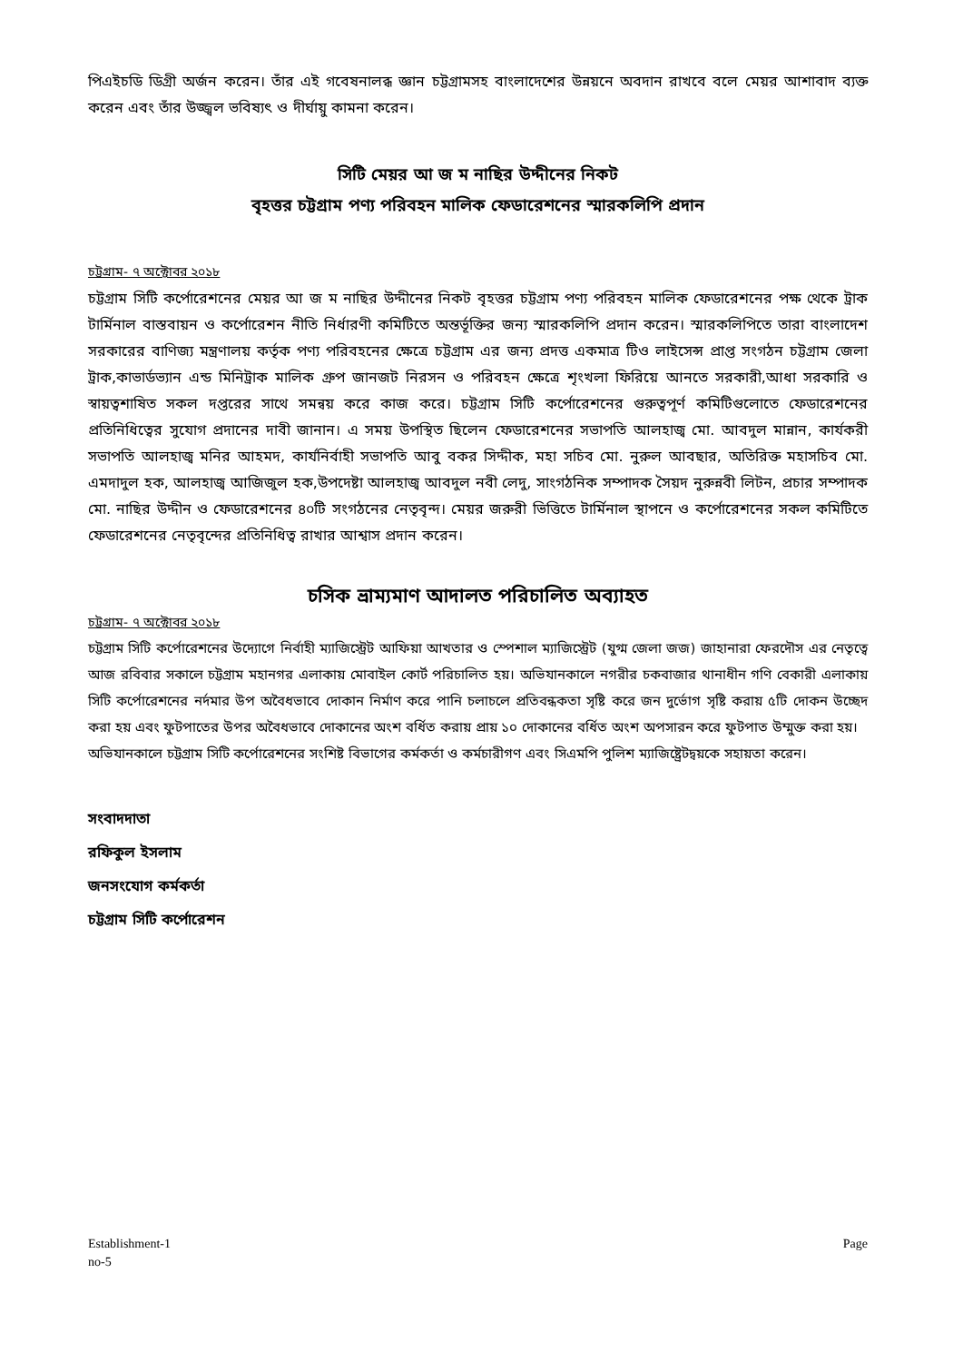পিএইচডি ডিগ্রী অর্জন করেন। তাঁর এই গবেষনালব্ধ জ্ঞান চট্টগ্রামসহ বাংলাদেশের উন্নয়নে অবদান রাখবে বলে মেয়র আশাবাদ ব্যক্ত করেন এবং তাঁর উজ্জ্বল ভবিষ্যৎ ও দীর্ঘায়ু কামনা করেন।
সিটি মেয়র আ জ ম নাছির উদ্দীনের নিকট
বৃহত্তর চট্টগ্রাম পণ্য পরিবহন মালিক ফেডারেশনের স্মারকলিপি প্রদান
চট্টগ্রাম- ৭ অক্টোবর ২০১৮
চট্টগ্রাম সিটি কর্পোরেশনের মেয়র আ জ ম নাছির উদ্দীনের নিকট বৃহত্তর চট্টগ্রাম পণ্য পরিবহন মালিক ফেডারেশনের পক্ষ থেকে ট্রাক টার্মিনাল বাস্তবায়ন ও কর্পোরেশন নীতি নির্ধারণী কমিটিতে অন্তর্ভূক্তির জন্য স্মারকলিপি প্রদান করেন। স্মারকলিপিতে তারা বাংলাদেশ সরকারের বাণিজ্য মন্ত্রণালয় কর্তৃক পণ্য পরিবহনের ক্ষেত্রে চট্টগ্রাম এর জন্য প্রদত্ত একমাত্র টিও লাইসেন্স প্রাপ্ত সংগঠন চট্টগ্রাম জেলা ট্রাক,কাভার্ডভ্যান এন্ড মিনিট্রাক মালিক গ্রুপ জানজট নিরসন ও পরিবহন ক্ষেত্রে শৃংখলা ফিরিয়ে আনতে সরকারী,আধা সরকারি ও স্বায়ত্বশাষিত সকল দপ্তরের সাথে সমন্বয় করে কাজ করে। চট্টগ্রাম সিটি কর্পোরেশনের গুরুত্বপূর্ণ কমিটিগুলোতে ফেডারেশনের প্রতিনিধিত্বের সুযোগ প্রদানের দাবী জানান। এ সময় উপস্থিত ছিলেন ফেডারেশনের সভাপতি আলহাজ্ব মো. আবদুল মান্নান, কার্যকরী সভাপতি আলহাজ্ব মনির আহমদ, কার্যনির্বাহী সভাপতি আবু বকর সিদ্দীক, মহা সচিব মো. নুরুল আবছার, অতিরিক্ত মহাসচিব মো. এমদাদুল হক, আলহাজ্ব আজিজুল হক,উপদেষ্টা আলহাজ্ব আবদুল নবী লেদু, সাংগঠনিক সম্পাদক সৈয়দ নুরুন্নবী লিটন, প্রচার সম্পাদক মো. নাছির উদ্দীন ও ফেডারেশনের ৪০টি সংগঠনের নেতৃবৃন্দ। মেয়র জরুরী ভিত্তিতে টার্মিনাল স্থাপনে ও কর্পোরেশনের সকল কমিটিতে ফেডারেশনের নেতৃবৃন্দের প্রতিনিধিত্ব রাখার আশ্বাস প্রদান করেন।
চসিক ভ্রাম্যমাণ আদালত পরিচালিত অব্যাহত
চট্টগ্রাম- ৭ অক্টোবর ২০১৮
চট্টগ্রাম সিটি কর্পোরেশনের উদ্যোগে নির্বাহী ম্যাজিস্ট্রেট আফিয়া আখতার ও স্পেশাল ম্যাজিস্ট্রেট (যুগ্ম জেলা জজ) জাহানারা ফেরদৌস এর নেতৃত্বে আজ রবিবার সকালে চট্টগ্রাম মহানগর এলাকায় মোবাইল কোর্ট পরিচালিত হয়। অভিযানকালে নগরীর চকবাজার থানাধীন গণি বেকারী এলাকায় সিটি কর্পোরেশনের নর্দমার উপ অবৈধভাবে দোকান নির্মাণ করে পানি চলাচলে প্রতিবন্ধকতা সৃষ্টি করে জন দুর্ভোগ সৃষ্টি করায় ৫টি দোকন উচ্ছেদ করা হয় এবং ফুটপাতের উপর অবৈধভাবে দোকানের অংশ বর্ধিত করায় প্রায় ১০ দোকানের বর্ধিত অংশ অপসারন করে ফুটপাত উম্মুক্ত করা হয়।
অভিযানকালে চট্টগ্রাম সিটি কর্পোরেশনের সংশিষ্ট বিভাগের কর্মকর্তা ও কর্মচারীগণ এবং সিএমপি পুলিশ ম্যাজিষ্ট্রেটদ্বয়কে সহায়তা করেন।
সংবাদদাতা
রফিকুল ইসলাম
জনসংযোগ কর্মকর্তা
চট্টগ্রাম সিটি কর্পোরেশন
Establishment-1
no-5 Page